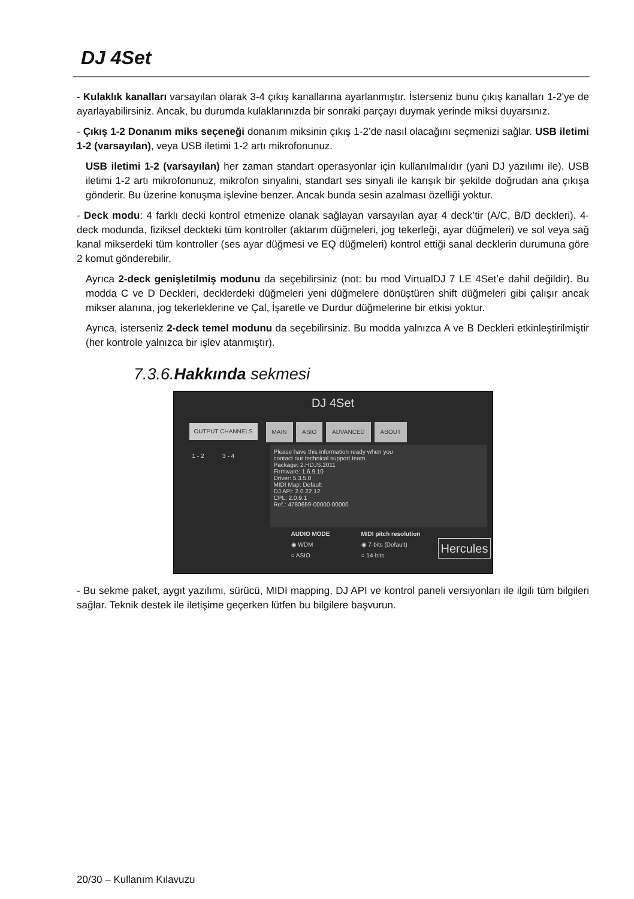DJ 4Set
- Kulaklık kanalları varsayılan olarak 3-4 çıkış kanallarına ayarlanmıştır. İsterseniz bunu çıkış kanalları 1-2'ye de ayarlayabilirsiniz. Ancak, bu durumda kulaklarınızda bir sonraki parçayı duymak yerinde miksi duyarsınız.
- Çıkış 1-2 Donanım miks seçeneği donanım miksinin çıkış 1-2’de nasıl olacağını seçmenizi sağlar. USB iletimi 1-2 (varsayılan), veya USB iletimi 1-2 artı mikrofonunuz.
USB iletimi 1-2 (varsayılan) her zaman standart operasyonlar için kullanılmalıdır (yani DJ yazılımı ile). USB iletimi 1-2 artı mikrofonunuz, mikrofon sinyalini, standart ses sinyali ile karışık bir şekilde doğrudan ana çıkışa gönderir. Bu üzerine konuşma işlevine benzer. Ancak bunda sesin azalması özelliği yoktur.
- Deck modu: 4 farklı decki kontrol etmenize olanak sağlayan varsayılan ayar 4 deck’tir (A/C, B/D deckleri). 4-deck modunda, fiziksel deckteki tüm kontroller (aktarım düğmeleri, jog tekerleği, ayar düğmeleri) ve sol veya sağ kanal mikserdeki tüm kontroller (ses ayar düğmesi ve EQ düğmeleri) kontrol ettiği sanal decklerin durumuna göre 2 komut gönderebilir.
Ayrıca 2-deck genişletilmiş modunu da seçebilirsiniz (not: bu mod VirtualDJ 7 LE 4Set’e dahil değildir). Bu modda C ve D Deckleri, decklerdeki düğmeleri yeni düğmelere dönüştüren shift düğmeleri gibi çalışır ancak mikser alanına, jog tekerleklerine ve Çal, İşaretle ve Durdur düğmelerine bir etkisi yoktur.
Ayrıca, isterseniz 2-deck temel modunu da seçebilirsiniz. Bu modda yalnızca A ve B Deckleri etkinleştirilmiştir (her kontrole yalnızca bir işlev atanmıştır).
7.3.6.Hakkında sekmesi
DJ 4Set
OUTPUT CHANNELS
1 - 2 3 - 4
MAIN ASIO ADVANCED ABOUT
Please have this information ready when you
contact our technical support team.
Package: 2.HDJS.2011
Firmware: 1.6.9.10
Driver: 5.3.5.0
MIDI Map: Default
DJ API: 2.0.22.12
CPL: 2.0.9.1
Ref.: 4780659-00000-00000
AUDIO MODE
◉ WDM
○ ASIO
MIDI pitch resolution
◉ 7-bits (Default)
○ 14-bits
Hercules
- Bu sekme paket, aygıt yazılımı, sürücü, MIDI mapping, DJ API ve kontrol paneli versiyonları ile ilgili tüm bilgileri sağlar. Teknik destek ile iletişime geçerken lütfen bu bilgilere başvurun.
20/30 – Kullanım Kılavuzu